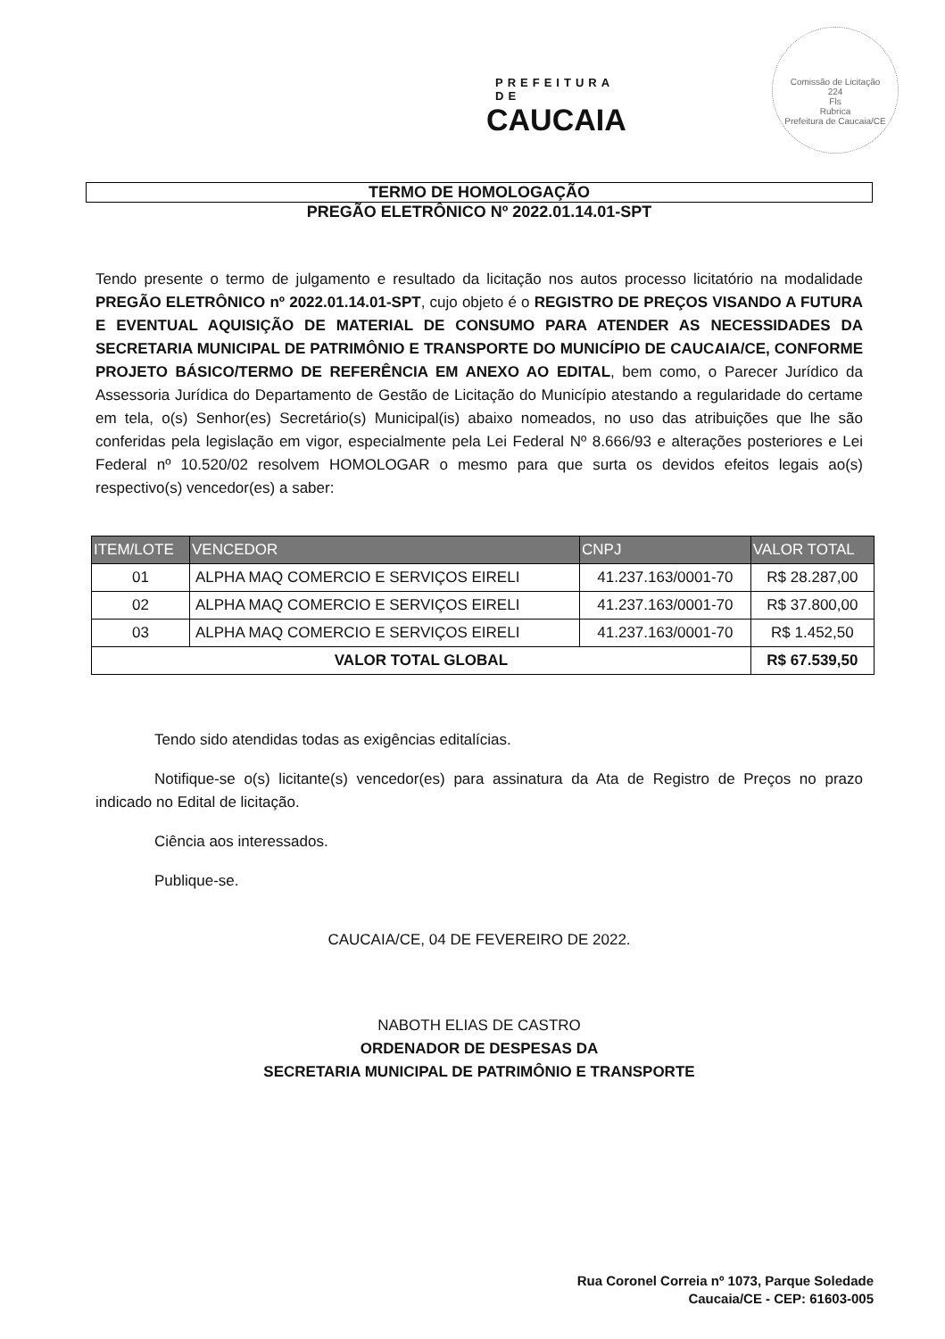PREFEITURA DE
CAUCAIA
Comissão de Licitação
224
Fls
Rubrica
Prefeitura de Caucaia/CE
TERMO DE HOMOLOGAÇÃO
PREGÃO ELETRÔNICO Nº 2022.01.14.01-SPT
Tendo presente o termo de julgamento e resultado da licitação nos autos processo licitatório na modalidade PREGÃO ELETRÔNICO nº 2022.01.14.01-SPT, cujo objeto é o REGISTRO DE PREÇOS VISANDO A FUTURA E EVENTUAL AQUISIÇÃO DE MATERIAL DE CONSUMO PARA ATENDER AS NECESSIDADES DA SECRETARIA MUNICIPAL DE PATRIMÔNIO E TRANSPORTE DO MUNICÍPIO DE CAUCAIA/CE, CONFORME PROJETO BÁSICO/TERMO DE REFERÊNCIA EM ANEXO AO EDITAL, bem como, o Parecer Jurídico da Assessoria Jurídica do Departamento de Gestão de Licitação do Município atestando a regularidade do certame em tela, o(s) Senhor(es) Secretário(s) Municipal(is) abaixo nomeados, no uso das atribuições que lhe são conferidas pela legislação em vigor, especialmente pela Lei Federal Nº 8.666/93 e alterações posteriores e Lei Federal nº 10.520/02 resolvem HOMOLOGAR o mesmo para que surta os devidos efeitos legais ao(s) respectivo(s) vencedor(es) a saber:
| ITEM/LOTE | VENCEDOR | CNPJ | VALOR TOTAL |
| --- | --- | --- | --- |
| 01 | ALPHA MAQ COMERCIO E SERVIÇOS EIRELI | 41.237.163/0001-70 | R$ 28.287,00 |
| 02 | ALPHA MAQ COMERCIO E SERVIÇOS EIRELI | 41.237.163/0001-70 | R$ 37.800,00 |
| 03 | ALPHA MAQ COMERCIO E SERVIÇOS EIRELI | 41.237.163/0001-70 | R$ 1.452,50 |
| VALOR TOTAL GLOBAL | | | R$ 67.539,50 |
Tendo sido atendidas todas as exigências editalícias.
Notifique-se o(s) licitante(s) vencedor(es) para assinatura da Ata de Registro de Preços no prazo indicado no Edital de licitação.
Ciência aos interessados.
Publique-se.
CAUCAIA/CE, 04 DE FEVEREIRO DE 2022.
NABOTH ELIAS DE CASTRO
ORDENADOR DE DESPESAS DA
SECRETARIA MUNICIPAL DE PATRIMÔNIO E TRANSPORTE
Rua Coronel Correia nº 1073, Parque Soledade
Caucaia/CE - CEP: 61603-005